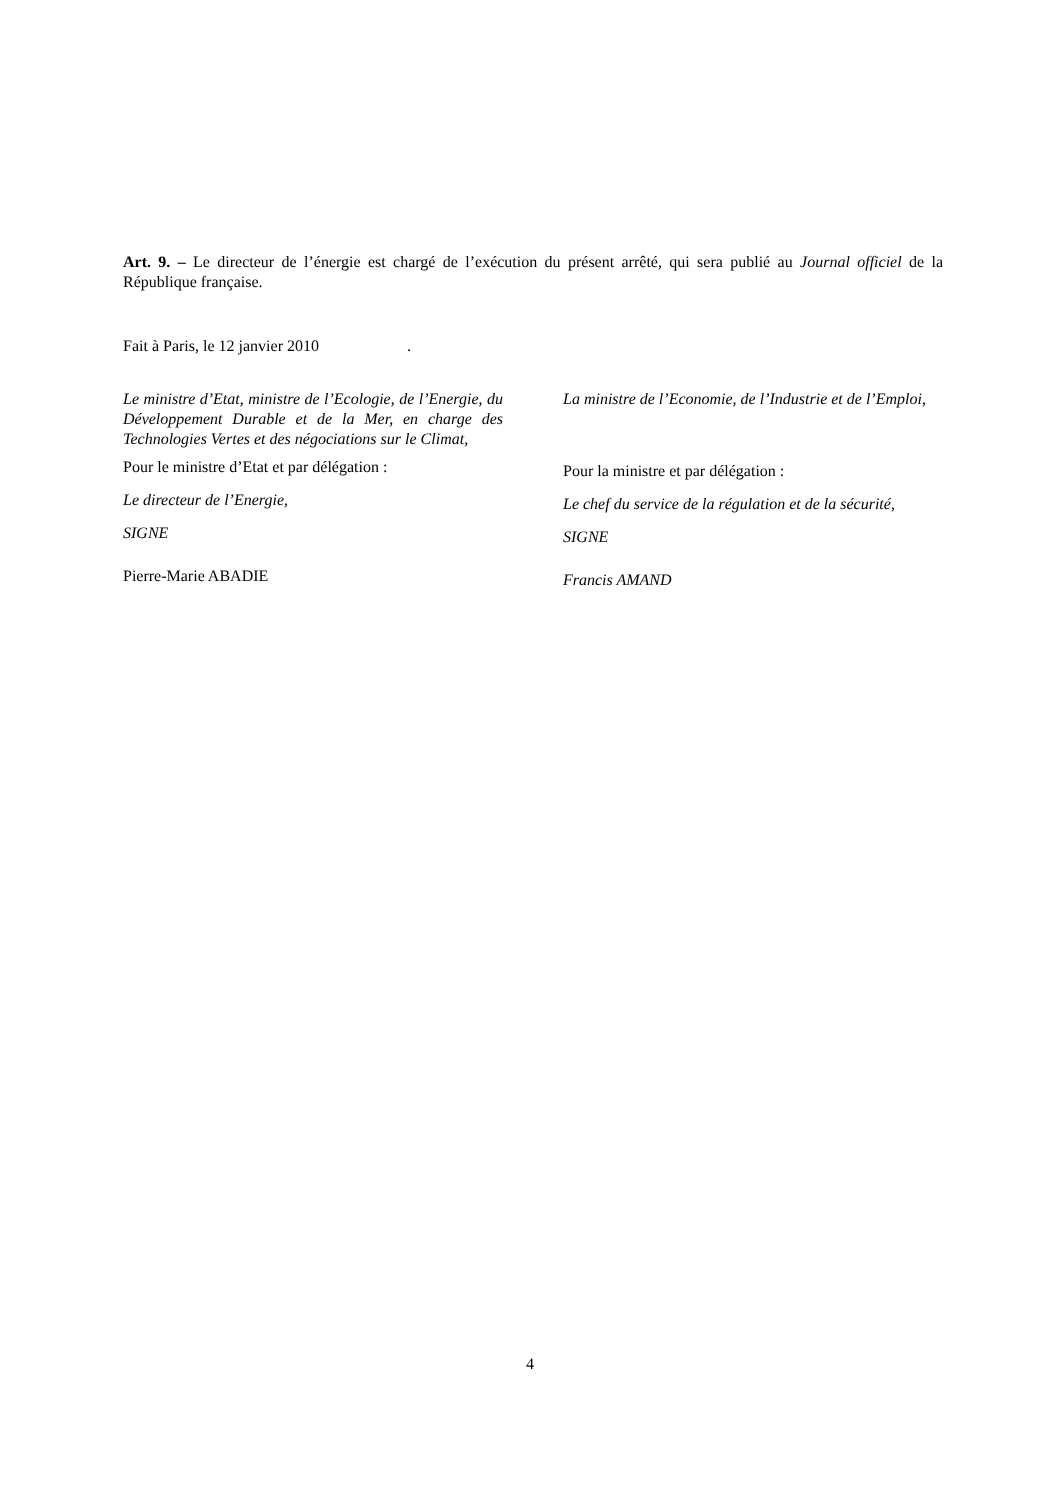Art. 9. – Le directeur de l’énergie est chargé de l’exécution du présent arrêté, qui sera publié au Journal officiel de la République française.
Fait à Paris, le 12 janvier 2010 .
Le ministre d’Etat, ministre de l’Ecologie, de l’Energie, du Développement Durable et de la Mer, en charge des Technologies Vertes et des négociations sur le Climat,
Pour le ministre d’Etat et par délégation :
Le directeur de l’Energie,
SIGNE
Pierre-Marie ABADIE
La ministre de l’Economie, de l’Industrie et de l’Emploi,
Pour la ministre et par délégation :
Le chef du service de la régulation et de la sécurité,
SIGNE
Francis AMAND
4